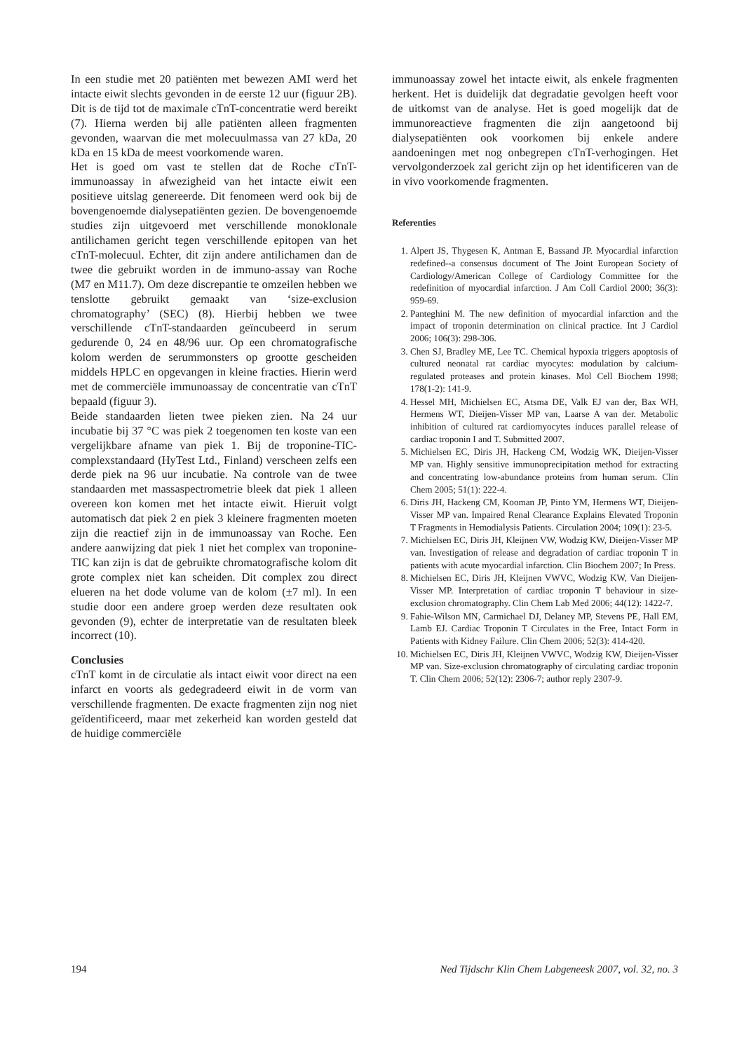In een studie met 20 patiënten met bewezen AMI werd het intacte eiwit slechts gevonden in de eerste 12 uur (figuur 2B). Dit is de tijd tot de maximale cTnT-concentratie werd bereikt (7). Hierna werden bij alle patiënten alleen fragmenten gevonden, waarvan die met molecuulmassa van 27 kDa, 20 kDa en 15 kDa de meest voorkomende waren.
Het is goed om vast te stellen dat de Roche cTnT-immunoassay in afwezigheid van het intacte eiwit een positieve uitslag genereerde. Dit fenomeen werd ook bij de bovengenoemde dialysepatiënten gezien. De bovengenoemde studies zijn uitgevoerd met verschillende monoklonale antilichamen gericht tegen verschillende epitopen van het cTnT-molecuul. Echter, dit zijn andere antilichamen dan de twee die gebruikt worden in de immuno-assay van Roche (M7 en M11.7). Om deze discrepantie te omzeilen hebben we tenslotte gebruikt gemaakt van ‘size-exclusion chromatography’ (SEC) (8). Hierbij hebben we twee verschillende cTnT-standaarden geïncubeerd in serum gedurende 0, 24 en 48/96 uur. Op een chromatografische kolom werden de serummonsters op grootte gescheiden middels HPLC en opgevangen in kleine fracties. Hierin werd met de commerciële immunoassay de concentratie van cTnT bepaald (figuur 3).
Beide standaarden lieten twee pieken zien. Na 24 uur incubatie bij 37 °C was piek 2 toegenomen ten koste van een vergelijkbare afname van piek 1. Bij de troponine-TIC-complexstandaard (HyTest Ltd., Finland) verscheen zelfs een derde piek na 96 uur incubatie. Na controle van de twee standaarden met massaspectrometrie bleek dat piek 1 alleen overeen kon komen met het intacte eiwit. Hieruit volgt automatisch dat piek 2 en piek 3 kleinere fragmenten moeten zijn die reactief zijn in de immunoassay van Roche. Een andere aanwijzing dat piek 1 niet het complex van troponine-TIC kan zijn is dat de gebruikte chromatografische kolom dit grote complex niet kan scheiden. Dit complex zou direct elueren na het dode volume van de kolom (±7 ml). In een studie door een andere groep werden deze resultaten ook gevonden (9), echter de interpretatie van de resultaten bleek incorrect (10).
Conclusies
cTnT komt in de circulatie als intact eiwit voor direct na een infarct en voorts als gedegradeerd eiwit in de vorm van verschillende fragmenten. De exacte fragmenten zijn nog niet geïdentificeerd, maar met zekerheid kan worden gesteld dat de huidige commerciële
immunoassay zowel het intacte eiwit, als enkele fragmenten herkent. Het is duidelijk dat degradatie gevolgen heeft voor de uitkomst van de analyse. Het is goed mogelijk dat de immunoreactieve fragmenten die zijn aangetoond bij dialysepatiënten ook voorkomen bij enkele andere aandoeningen met nog onbegrepen cTnT-verhogingen. Het vervolgonderzoek zal gericht zijn op het identificeren van de in vivo voorkomende fragmenten.
Referenties
1. Alpert JS, Thygesen K, Antman E, Bassand JP. Myocardial infarction redefined--a consensus document of The Joint European Society of Cardiology/American College of Cardiology Committee for the redefinition of myocardial infarction. J Am Coll Cardiol 2000; 36(3): 959-69.
2. Panteghini M. The new definition of myocardial infarction and the impact of troponin determination on clinical practice. Int J Cardiol 2006; 106(3): 298-306.
3. Chen SJ, Bradley ME, Lee TC. Chemical hypoxia triggers apoptosis of cultured neonatal rat cardiac myocytes: modulation by calcium-regulated proteases and protein kinases. Mol Cell Biochem 1998; 178(1-2): 141-9.
4. Hessel MH, Michielsen EC, Atsma DE, Valk EJ van der, Bax WH, Hermens WT, Dieijen-Visser MP van, Laarse A van der. Metabolic inhibition of cultured rat cardiomyocytes induces parallel release of cardiac troponin I and T. Submitted 2007.
5. Michielsen EC, Diris JH, Hackeng CM, Wodzig WK, Dieijen-Visser MP van. Highly sensitive immunoprecipitation method for extracting and concentrating low-abundance proteins from human serum. Clin Chem 2005; 51(1): 222-4.
6. Diris JH, Hackeng CM, Kooman JP, Pinto YM, Hermens WT, Dieijen-Visser MP van. Impaired Renal Clearance Explains Elevated Troponin T Fragments in Hemodialysis Patients. Circulation 2004; 109(1): 23-5.
7. Michielsen EC, Diris JH, Kleijnen VW, Wodzig KW, Dieijen-Visser MP van. Investigation of release and degradation of cardiac troponin T in patients with acute myocardial infarction. Clin Biochem 2007; In Press.
8. Michielsen EC, Diris JH, Kleijnen VWVC, Wodzig KW, Van Dieijen-Visser MP. Interpretation of cardiac troponin T behaviour in size-exclusion chromatography. Clin Chem Lab Med 2006; 44(12): 1422-7.
9. Fahie-Wilson MN, Carmichael DJ, Delaney MP, Stevens PE, Hall EM, Lamb EJ. Cardiac Troponin T Circulates in the Free, Intact Form in Patients with Kidney Failure. Clin Chem 2006; 52(3): 414-420.
10. Michielsen EC, Diris JH, Kleijnen VWVC, Wodzig KW, Dieijen-Visser MP van. Size-exclusion chromatography of circulating cardiac troponin T. Clin Chem 2006; 52(12): 2306-7; author reply 2307-9.
194 Ned Tijdschr Klin Chem Labgeneesk 2007, vol. 32, no. 3